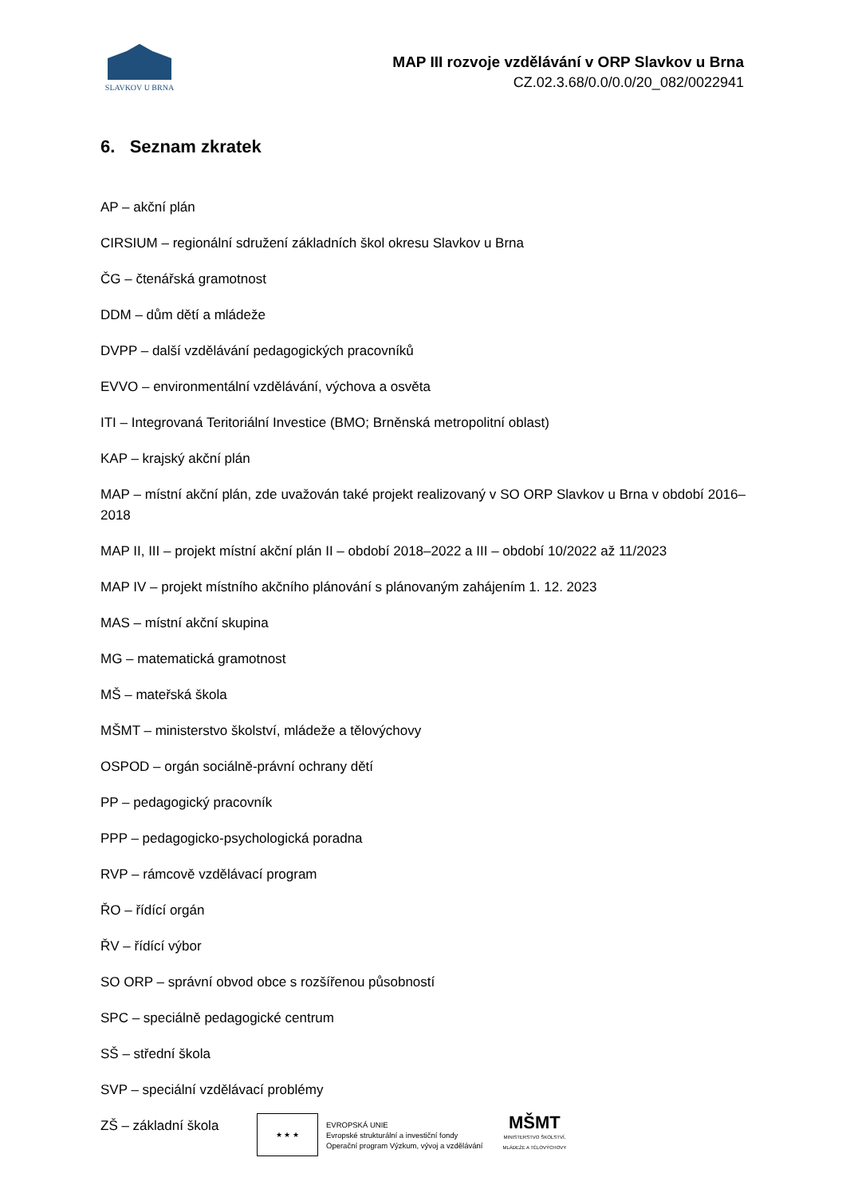SLAVKOV U BRNA
MAP III rozvoje vzdělávání v ORP Slavkov u Brna
CZ.02.3.68/0.0/0.0/20_082/0022941
6. Seznam zkratek
AP – akční plán
CIRSIUM – regionální sdružení základních škol okresu Slavkov u Brna
ČG – čtenářská gramotnost
DDM – dům dětí a mládeže
DVPP – další vzdělávání pedagogických pracovníků
EVVO – environmentální vzdělávání, výchova a osvěta
ITI – Integrovaná Teritoriální Investice (BMO; Brněnská metropolitní oblast)
KAP – krajský akční plán
MAP – místní akční plán, zde uvažován také projekt realizovaný v SO ORP Slavkov u Brna v období 2016–2018
MAP II, III – projekt místní akční plán II – období 2018–2022 a III – období 10/2022 až 11/2023
MAP IV – projekt místního akčního plánování s plánovaným zahájením 1. 12. 2023
MAS – místní akční skupina
MG – matematická gramotnost
MŠ – mateřská škola
MŠMT – ministerstvo školství, mládeže a tělovýchovy
OSPOD – orgán sociálně-právní ochrany dětí
PP – pedagogický pracovník
PPP – pedagogicko-psychologická poradna
RVP – rámcově vzdělávací program
ŘO – řídící orgán
ŘV – řídící výbor
SO ORP – správní obvod obce s rozšířenou působností
SPC – speciálně pedagogické centrum
SŠ – střední škola
SVP – speciální vzdělávací problémy
ZŠ – základní škola
★ ★ ★
EVROPSKÁ UNIE
Evropské strukturální a investiční fondy
Operační program Výzkum, vývoj a vzdělávání
MŠMT
MINISTERSTVO ŠKOLSTVÍ,
MLÁDEŽE A TĚLOVÝCHOVY